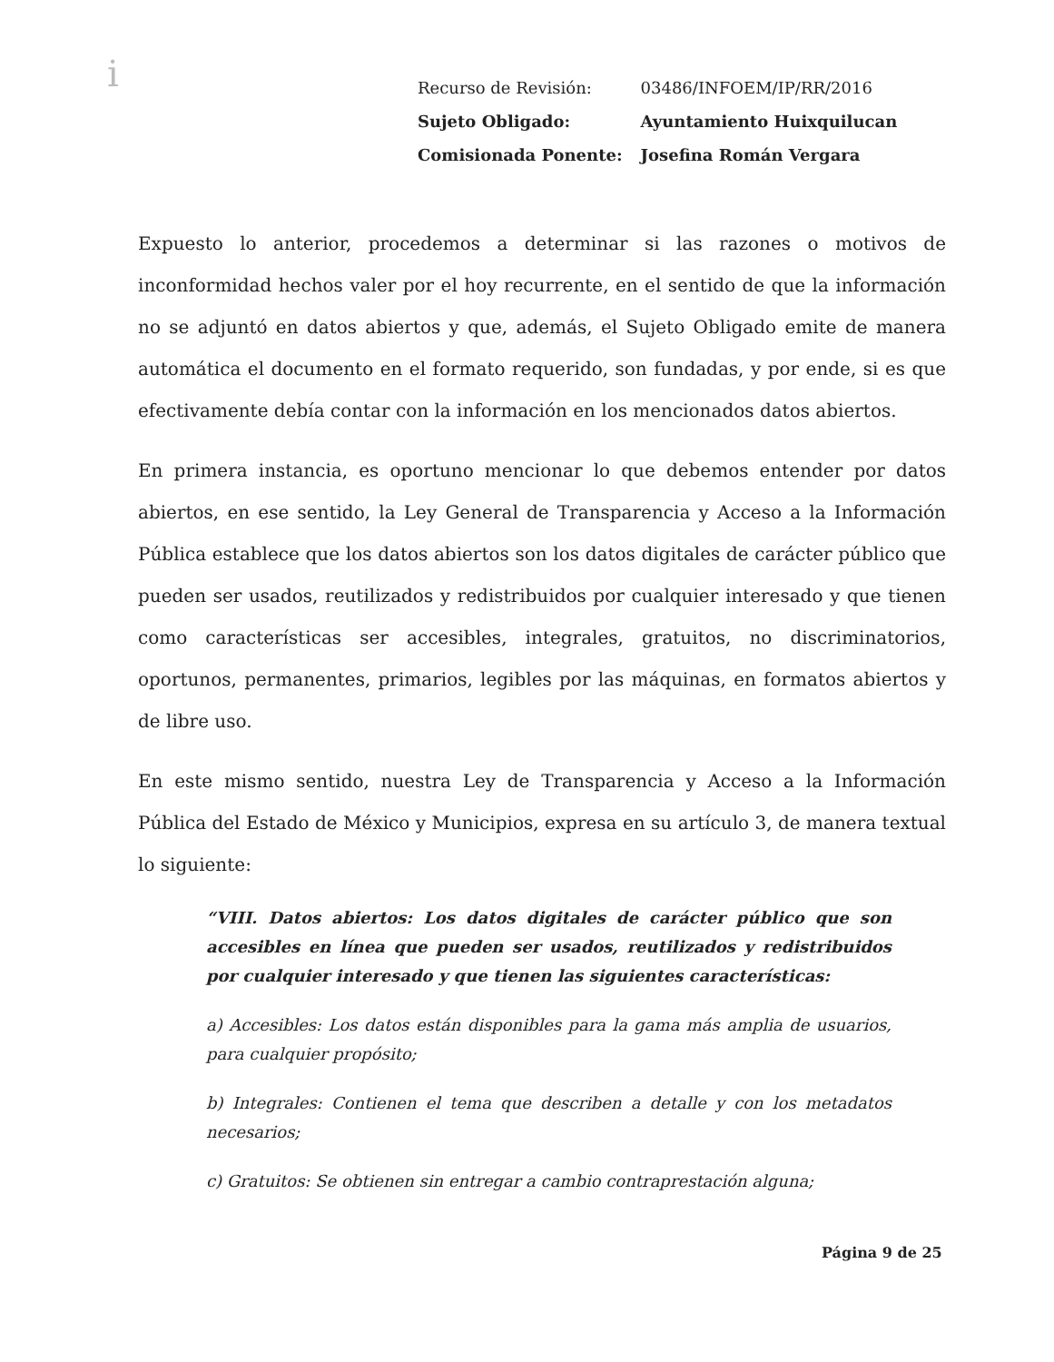i
| Recurso de Revisión: | 03486/INFOEM/IP/RR/2016 |
| Sujeto Obligado: | Ayuntamiento Huixquilucan |
| Comisionada Ponente: | Josefina Román Vergara |
Expuesto lo anterior, procedemos a determinar si las razones o motivos de inconformidad hechos valer por el hoy recurrente, en el sentido de que la información no se adjuntó en datos abiertos y que, además, el Sujeto Obligado emite de manera automática el documento en el formato requerido, son fundadas, y por ende, si es que efectivamente debía contar con la información en los mencionados datos abiertos.
En primera instancia, es oportuno mencionar lo que debemos entender por datos abiertos, en ese sentido, la Ley General de Transparencia y Acceso a la Información Pública establece que los datos abiertos son los datos digitales de carácter público que pueden ser usados, reutilizados y redistribuidos por cualquier interesado y que tienen como características ser accesibles, integrales, gratuitos, no discriminatorios, oportunos, permanentes, primarios, legibles por las máquinas, en formatos abiertos y de libre uso.
En este mismo sentido, nuestra Ley de Transparencia y Acceso a la Información Pública del Estado de México y Municipios, expresa en su artículo 3, de manera textual lo siguiente:
“VIII. Datos abiertos: Los datos digitales de carácter público que son accesibles en línea que pueden ser usados, reutilizados y redistribuidos por cualquier interesado y que tienen las siguientes características:
a) Accesibles: Los datos están disponibles para la gama más amplia de usuarios, para cualquier propósito;
b) Integrales: Contienen el tema que describen a detalle y con los metadatos necesarios;
c) Gratuitos: Se obtienen sin entregar a cambio contraprestación alguna;
Página 9 de 25